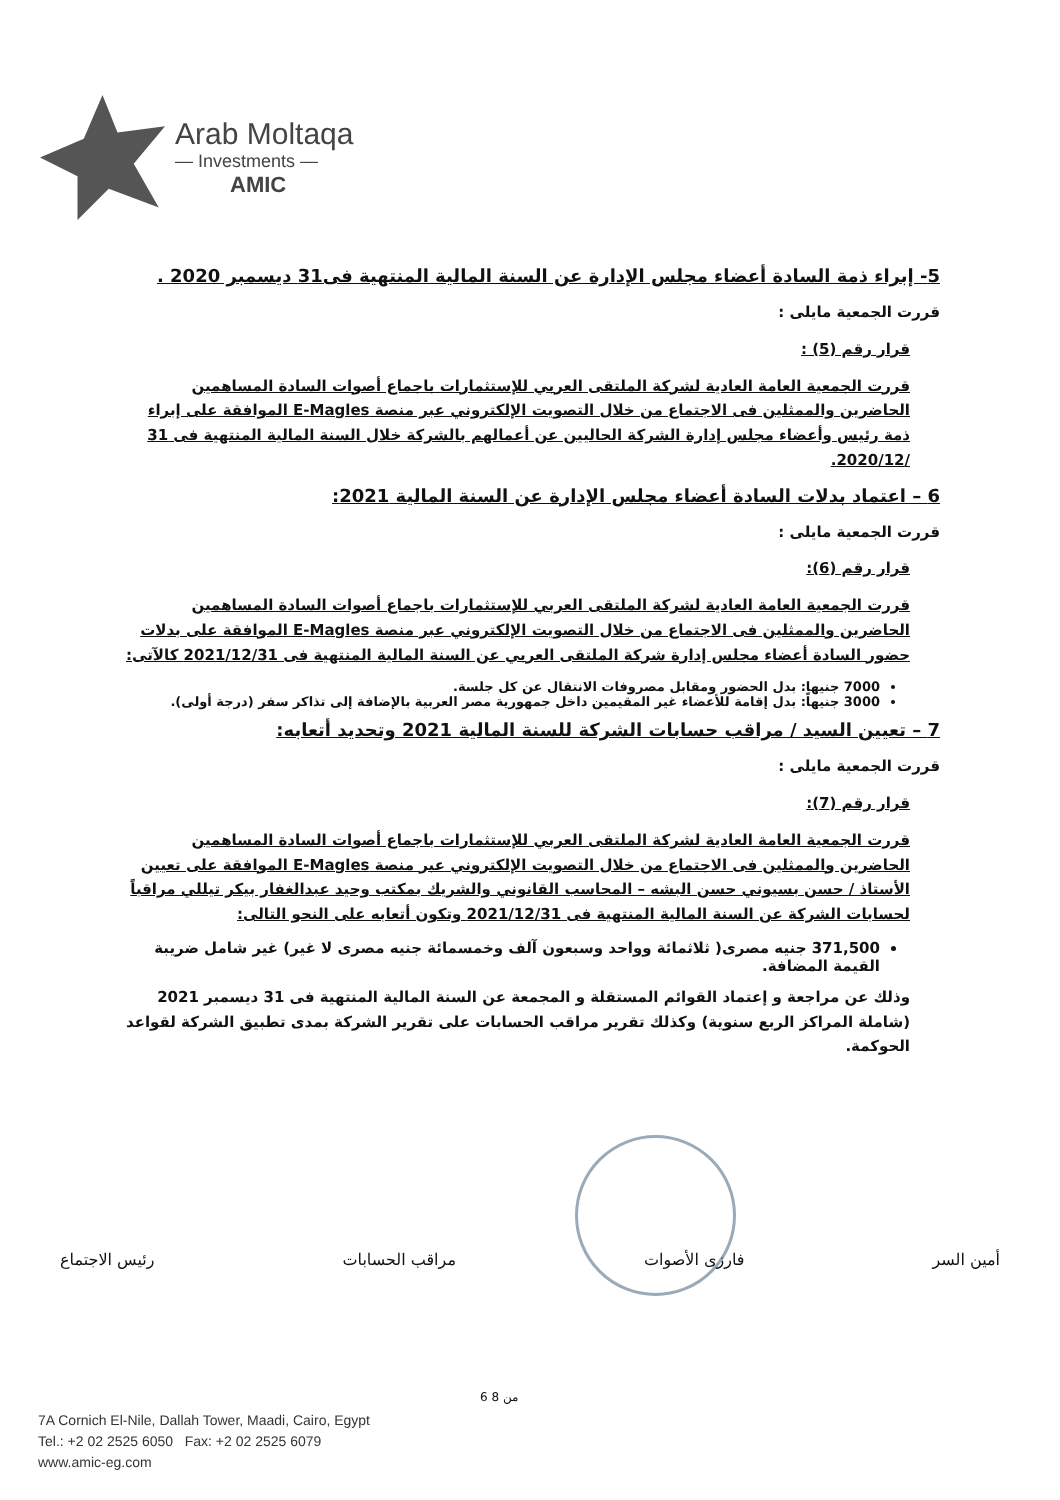Arab Moltaqa
— Investments —
AMIC
5- إبراء ذمة السادة أعضاء مجلس الإدارة عن السنة المالية المنتهية فى31 ديسمبر 2020 .
قررت الجمعية مايلى :
قرار رقم (5) :
قررت الجمعية العامة العادية لشركة الملتقى العربي للإستثمارات باجماع أصوات السادة المساهمين الحاضرين والممثلين فى الاجتماع من خلال التصويت الإلكتروني عبر منصة E-Magles الموافقة على إبراء ذمة رئيس وأعضاء مجلس إدارة الشركة الحاليين عن أعمالهم بالشركة خلال السنة المالية المنتهية فى 31 /2020/12.
6 – اعتماد بدلات السادة أعضاء مجلس الإدارة عن السنة المالية 2021:
قررت الجمعية مايلى :
قرار رقم (6):
قررت الجمعية العامة العادية لشركة الملتقى العربي للإستثمارات باجماع أصوات السادة المساهمين الحاضرين والممثلين فى الاجتماع من خلال التصويت الإلكتروني عبر منصة E-Magles الموافقة على بدلات حضور السادة أعضاء مجلس إدارة شركة الملتقى العربي عن السنة المالية المنتهية فى 2021/12/31 كالآتى:
7000 جنيها: بدل الحضور ومقابل مصروفات الانتقال عن كل جلسة.
3000 جنيهاً: بدل إقامة للأعضاء غير المقيمين داخل جمهورية مصر العربية بالإضافة إلى تذاكر سفر (درجة أولى).
7 – تعيين السيد / مراقب حسابات الشركة للسنة المالية 2021 وتحديد أتعابه:
قررت الجمعية مايلى :
قرار رقم (7):
قررت الجمعية العامة العادية لشركة الملتقى العربي للإستثمارات باجماع أصوات السادة المساهمين الحاضرين والممثلين فى الاجتماع من خلال التصويت الإلكتروني عبر منصة E-Magles الموافقة على تعيين الأستاذ / حسن بسيوني حسن البشه – المحاسب القانوني والشريك بمكتب وحيد عبدالغفار بيكر تيللي مراقباً لحسابات الشركة عن السنة المالية المنتهية فى 2021/12/31 وتكون أتعابه على النحو التالى:
371,500 جنيه مصرى( ثلاثمائة وواحد وسبعون آلف وخمسمائة جنيه مصرى لا غير) غير شامل ضريبة القيمة المضافة.
وذلك عن مراجعة و إعتماد القوائم المستقلة و المجمعة عن السنة المالية المنتهية فى 31 ديسمبر 2021 (شاملة المراكز الربع سنوية) وكذلك تقرير مراقب الحسابات على تقرير الشركة بمدى تطبيق الشركة لقواعد الحوكمة.
أمين السر فارزى الأصوات مراقب الحسابات رئيس الاجتماع
6 من 8
7A Cornich El-Nile, Dallah Tower, Maadi, Cairo, Egypt
Tel.: +2 02 2525 6050 Fax: +2 02 2525 6079
www.amic-eg.com